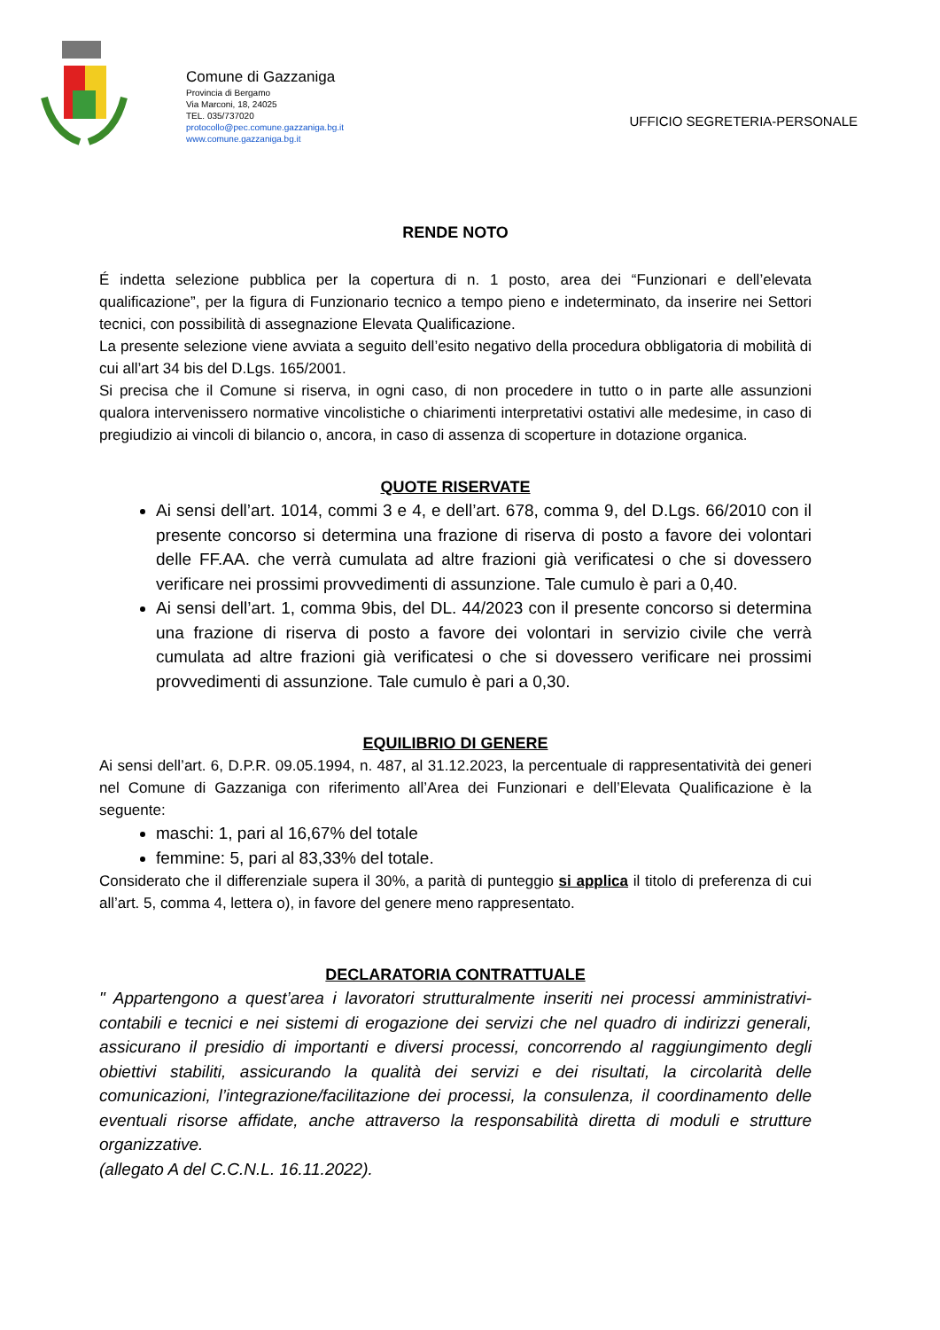Comune di Gazzaniga
Provincia di Bergamo
Via Marconi, 18, 24025
TEL. 035/737020
protocollo@pec.comune.gazzaniga.bg.it
www.comune.gazzaniga.bg.it
UFFICIO SEGRETERIA-PERSONALE
RENDE NOTO
É indetta selezione pubblica per la copertura di n. 1 posto, area dei “Funzionari e dell’elevata qualificazione”, per la figura di Funzionario tecnico a tempo pieno e indeterminato, da inserire nei Settori tecnici, con possibilità di assegnazione Elevata Qualificazione.
La presente selezione viene avviata a seguito dell’esito negativo della procedura obbligatoria di mobilità di cui all’art 34 bis del D.Lgs. 165/2001.
Si precisa che il Comune si riserva, in ogni caso, di non procedere in tutto o in parte alle assunzioni qualora intervenissero normative vincolistiche o chiarimenti interpretativi ostativi alle medesime, in caso di pregiudizio ai vincoli di bilancio o, ancora, in caso di assenza di scoperture in dotazione organica.
QUOTE RISERVATE
Ai sensi dell’art. 1014, commi 3 e 4, e dell’art. 678, comma 9, del D.Lgs. 66/2010 con il presente concorso si determina una frazione di riserva di posto a favore dei volontari delle FF.AA. che verrà cumulata ad altre frazioni già verificatesi o che si dovessero verificare nei prossimi provvedimenti di assunzione. Tale cumulo è pari a 0,40.
Ai sensi dell’art. 1, comma 9bis, del DL. 44/2023 con il presente concorso si determina una frazione di riserva di posto a favore dei volontari in servizio civile che verrà cumulata ad altre frazioni già verificatesi o che si dovessero verificare nei prossimi provvedimenti di assunzione. Tale cumulo è pari a 0,30.
EQUILIBRIO DI GENERE
Ai sensi dell’art. 6, D.P.R. 09.05.1994, n. 487, al 31.12.2023, la percentuale di rappresentatività dei generi nel Comune di Gazzaniga con riferimento all’Area dei Funzionari e dell’Elevata Qualificazione è la seguente:
maschi: 1, pari al 16,67% del totale
femmine: 5, pari al 83,33% del totale.
Considerato che il differenziale supera il 30%, a parità di punteggio si applica il titolo di preferenza di cui all’art. 5, comma 4, lettera o), in favore del genere meno rappresentato.
DECLARATORIA CONTRATTUALE
" Appartengono a quest’area i lavoratori strutturalmente inseriti nei processi amministrativi-contabili e tecnici e nei sistemi di erogazione dei servizi che nel quadro di indirizzi generali, assicurano il presidio di importanti e diversi processi, concorrendo al raggiungimento degli obiettivi stabiliti, assicurando la qualità dei servizi e dei risultati, la circolarità delle comunicazioni, l’integrazione/facilitazione dei processi, la consulenza, il coordinamento delle eventuali risorse affidate, anche attraverso la responsabilità diretta di moduli e strutture organizzative.
(allegato A del C.C.N.L. 16.11.2022).